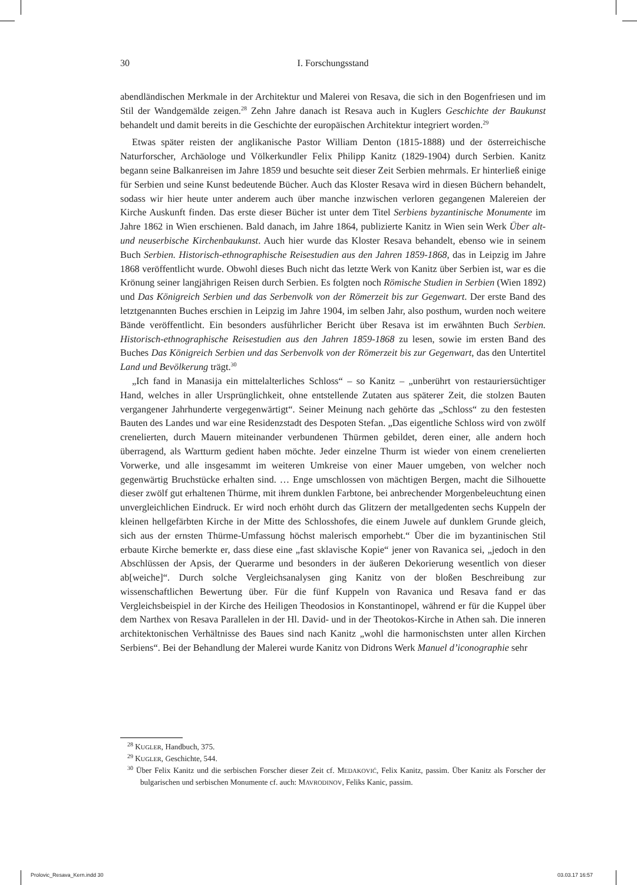30 I. Forschungsstand
abendländischen Merkmale in der Architektur und Malerei von Resava, die sich in den Bogenfriesen und im Stil der Wandgemälde zeigen.<sup>28</sup> Zehn Jahre danach ist Resava auch in Kuglers Geschichte der Baukunst behandelt und damit bereits in die Geschichte der europäischen Architektur integriert worden.<sup>29</sup>
Etwas später reisten der anglikanische Pastor William Denton (1815-1888) und der österreichische Naturforscher, Archäologe und Völkerkundler Felix Philipp Kanitz (1829-1904) durch Serbien. Kanitz begann seine Balkanreisen im Jahre 1859 und besuchte seit dieser Zeit Serbien mehrmals. Er hinterließ einige für Serbien und seine Kunst bedeutende Bücher. Auch das Kloster Resava wird in diesen Büchern behandelt, sodass wir hier heute unter anderem auch über manche inzwischen verloren gegangenen Malereien der Kirche Auskunft finden. Das erste dieser Bücher ist unter dem Titel Serbiens byzantinische Monumente im Jahre 1862 in Wien erschienen. Bald danach, im Jahre 1864, publizierte Kanitz in Wien sein Werk Über alt- und neuserbische Kirchenbaukunst. Auch hier wurde das Kloster Resava behandelt, ebenso wie in seinem Buch Serbien. Historisch-ethnographische Reisestudien aus den Jahren 1859-1868, das in Leipzig im Jahre 1868 veröffentlicht wurde. Obwohl dieses Buch nicht das letzte Werk von Kanitz über Serbien ist, war es die Krönung seiner langjährigen Reisen durch Serbien. Es folgten noch Römische Studien in Serbien (Wien 1892) und Das Königreich Serbien und das Serbenvolk von der Römerzeit bis zur Gegenwart. Der erste Band des letztgenannten Buches erschien in Leipzig im Jahre 1904, im selben Jahr, also posthum, wurden noch weitere Bände veröffentlicht. Ein besonders ausführlicher Bericht über Resava ist im erwähnten Buch Serbien. Historisch-ethnographische Reisestudien aus den Jahren 1859-1868 zu lesen, sowie im ersten Band des Buches Das Königreich Serbien und das Serbenvolk von der Römerzeit bis zur Gegenwart, das den Untertitel Land und Bevölkerung trägt.<sup>30</sup>
„Ich fand in Manasija ein mittelalterliches Schloss“ – so Kanitz – „unberührt von restauriersüchtiger Hand, welches in aller Ursprünglichkeit, ohne entstellende Zutaten aus späterer Zeit, die stolzen Bauten vergangener Jahrhunderte vergegenwärtigt“. Seiner Meinung nach gehörte das „Schloss“ zu den festesten Bauten des Landes und war eine Residenzstadt des Despoten Stefan. „Das eigentliche Schloss wird von zwölf crenelierten, durch Mauern miteinander verbundenen Thürmen gebildet, deren einer, alle andern hoch überragend, als Wartturm gedient haben möchte. Jeder einzelne Thurm ist wieder von einem crenelierten Vorwerke, und alle insgesammt im weiteren Umkreise von einer Mauer umgeben, von welcher noch gegenwärtig Bruchstücke erhalten sind. … Enge umschlossen von mächtigen Bergen, macht die Silhouette dieser zwölf gut erhaltenen Thürme, mit ihrem dunklen Farbtone, bei anbrechender Morgenbeleuchtung einen unvergleichlichen Eindruck. Er wird noch erhöht durch das Glitzern der metallgedenten sechs Kuppeln der kleinen hellgefärbten Kirche in der Mitte des Schlosshofes, die einem Juwele auf dunklem Grunde gleich, sich aus der ernsten Thürme-Umfassung höchst malerisch emporhebt.“ Über die im byzantinischen Stil erbaute Kirche bemerkte er, dass diese eine „fast sklavische Kopie“ jener von Ravanica sei, „jedoch in den Abschlüssen der Apsis, der Querarme und besonders in der äußeren Dekorierung wesentlich von dieser ab[weiche]“. Durch solche Vergleichsanalysen ging Kanitz von der bloßen Beschreibung zur wissenschaftlichen Bewertung über. Für die fünf Kuppeln von Ravanica und Resava fand er das Vergleichsbeispiel in der Kirche des Heiligen Theodosios in Konstantinopel, während er für die Kuppel über dem Narthex von Resava Parallelen in der Hl. David- und in der Theotokos-Kirche in Athen sah. Die inneren architektonischen Verhältnisse des Baues sind nach Kanitz „wohl die harmonischsten unter allen Kirchen Serbiens“. Bei der Behandlung der Malerei wurde Kanitz von Didrons Werk Manuel d’iconographie sehr
<sup>28</sup> KUGLER, Handbuch, 375.
<sup>29</sup> KUGLER, Geschichte, 544.
<sup>30</sup> Über Felix Kanitz und die serbischen Forscher dieser Zeit cf. MEDAKOVIĆ, Felix Kanitz, passim. Über Kanitz als Forscher der bulgarischen und serbischen Monumente cf. auch: MAVRODINOV, Feliks Kanic, passim.
Prolovic_Resava_Kern.indd 30 03.03.17 16:57